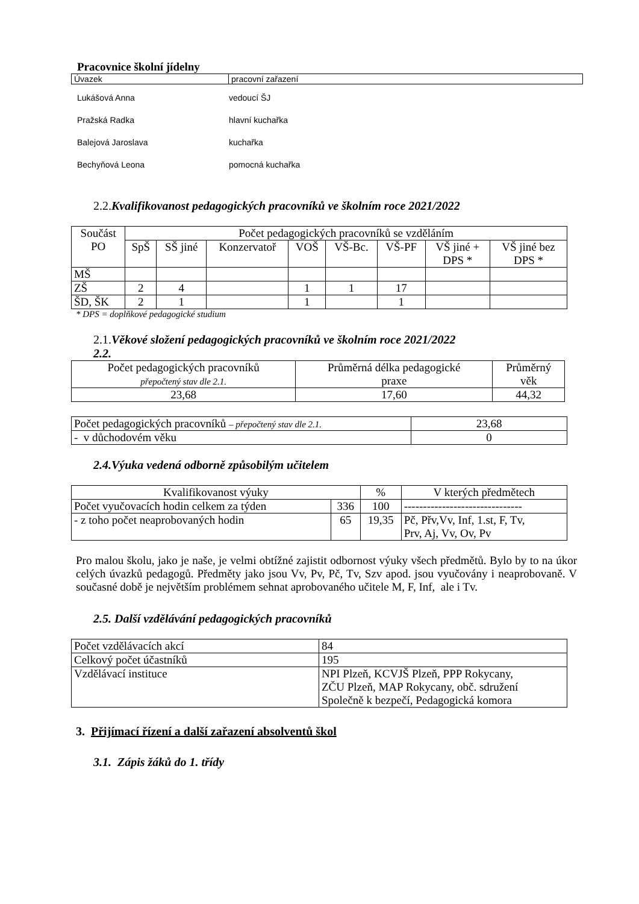Pracovnice školní jídelny
| Úvazek | pracovní zařazení |
| Lukášová Anna | vedoucí ŠJ |
| Pražská Radka | hlavní kuchařka |
| Balejová Jaroslava | kuchařka |
| Bechyňová Leona | pomocná kuchařka |
2.2. Kvalifikovanost pedagogických pracovníků ve školním roce 2021/2022
| Součást PO | Počet pedagogických pracovníků se vzděláním | | | | | | | |
| --- | --- | --- | --- | --- | --- | --- | --- | --- |
| | SpŠ | SŠ jiné | Konzervatoř | VOŠ | VŠ-Bc. | VŠ-PF | VŠ jiné + DPS * | VŠ jiné bez DPS * |
| MŠ | | | | | | | | |
| ZŠ | 2 | 4 | | 1 | 1 | 17 | | |
| ŠD, ŠK | 2 | 1 | | 1 | | 1 | | |
* DPS = doplňkové pedagogické studium
2.1. Věkové složení pedagogických pracovníků ve školním roce 2021/2022
2.2.
| Počet pedagogických pracovníků přepočtený stav dle 2.1. | Průměrná délka pedagogické praxe | Průměrný věk |
| 23,68 | 17,60 | 44,32 |
| Počet pedagogických pracovníků – přepočtený stav dle 2.1. | 23,68 |
| - v důchodovém věku | 0 |
2.4.Výuka vedená odborně způsobilým učitelem
| Kvalifikovanost výuky | | % | V kterých předmětech |
| Počet vyučovacích hodin celkem za týden | 336 | 100 | ------------------------------- |
| - z toho počet neaprobovaných hodin | 65 | 19,35 | Pč, Přv,Vv, Inf, 1.st, F, Tv, Prv, Aj, Vv, Ov, Pv |
Pro malou školu, jako je naše, je velmi obtížné zajistit odbornost výuky všech předmětů. Bylo by to na úkor celých úvazků pedagogů. Předměty jako jsou Vv, Pv, Pč, Tv, Szv apod. jsou vyučovány i neaprobovaně. V současné době je největším problémem sehnat aprobovaného učitele M, F, Inf, ale i Tv.
2.5. Další vzdělávání pedagogických pracovníků
| Počet vzdělávacích akcí | 84 |
| Celkový počet účastníků | 195 |
| Vzdělávací instituce | NPI Plzeň, KCVJŠ Plzeň, PPP Rokycany, ZČU Plzeň, MAP Rokycany, obč. sdružení Společně k bezpečí, Pedagogická komora |
3. Přijímací řízení a další zařazení absolventů škol
3.1. Zápis žáků do 1. třídy